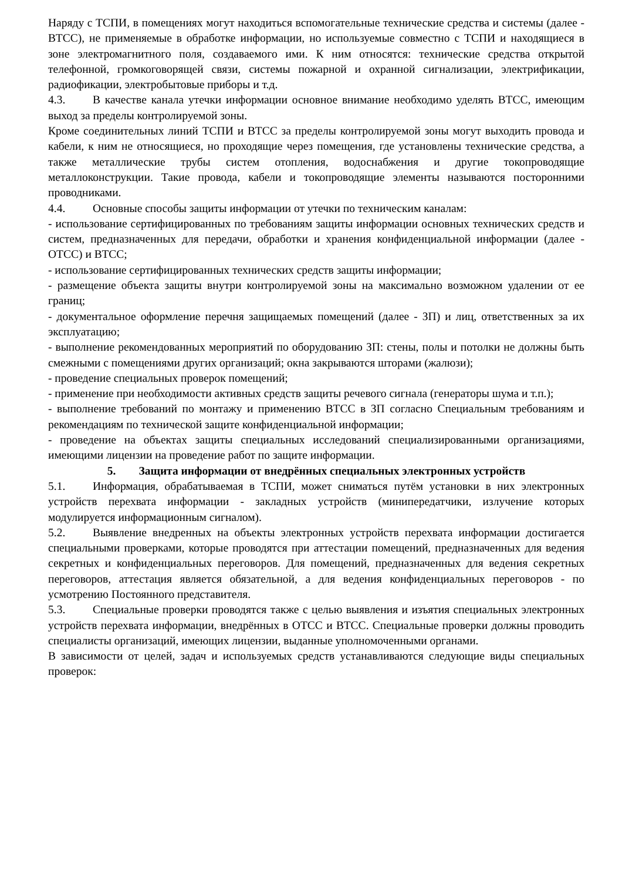Наряду с ТСПИ, в помещениях могут находиться вспомогательные технические средства и системы (далее - ВТСС), не применяемые в обработке информации, но используемые совместно с ТСПИ и находящиеся в зоне электромагнитного поля, создаваемого ими. К ним относятся: технические средства открытой телефонной, громкоговорящей связи, системы пожарной и охранной сигнализации, электрификации, радиофикации, электробытовые приборы и т.д.
4.3. В качестве канала утечки информации основное внимание необходимо уделять ВТСС, имеющим выход за пределы контролируемой зоны.
Кроме соединительных линий ТСПИ и ВТСС за пределы контролируемой зоны могут выходить провода и кабели, к ним не относящиеся, но проходящие через помещения, где установлены технические средства, а также металлические трубы систем отопления, водоснабжения и другие токопроводящие металлоконструкции. Такие провода, кабели и токопроводящие элементы называются посторонними проводниками.
4.4. Основные способы защиты информации от утечки по техническим каналам:
- использование сертифицированных по требованиям защиты информации основных технических средств и систем, предназначенных для передачи, обработки и хранения конфиденциальной информации (далее - ОТСС) и ВТСС;
- использование сертифицированных технических средств защиты информации;
- размещение объекта защиты внутри контролируемой зоны на максимально возможном удалении от ее границ;
- документальное оформление перечня защищаемых помещений (далее - ЗП) и лиц, ответственных за их эксплуатацию;
- выполнение рекомендованных мероприятий по оборудованию ЗП: стены, полы и потолки не должны быть смежными с помещениями других организаций; окна закрываются шторами (жалюзи);
- проведение специальных проверок помещений;
- применение при необходимости активных средств защиты речевого сигнала (генераторы шума и т.п.);
- выполнение требований по монтажу и применению ВТСС в ЗП согласно Специальным требованиям и рекомендациям по технической защите конфиденциальной информации;
- проведение на объектах защиты специальных исследований специализированными организациями, имеющими лицензии на проведение работ по защите информации.
5. Защита информации от внедрённых специальных электронных устройств
5.1. Информация, обрабатываемая в ТСПИ, может сниматься путём установки в них электронных устройств перехвата информации - закладных устройств (минипередатчики, излучение которых модулируется информационным сигналом).
5.2. Выявление внедренных на объекты электронных устройств перехвата информации достигается специальными проверками, которые проводятся при аттестации помещений, предназначенных для ведения секретных и конфиденциальных переговоров. Для помещений, предназначенных для ведения секретных переговоров, аттестация является обязательной, а для ведения конфиденциальных переговоров - по усмотрению Постоянного представителя.
5.3. Специальные проверки проводятся также с целью выявления и изъятия специальных электронных устройств перехвата информации, внедрённых в ОТСС и ВТСС. Специальные проверки должны проводить специалисты организаций, имеющих лицензии, выданные уполномоченными органами.
В зависимости от целей, задач и используемых средств устанавливаются следующие виды специальных проверок: